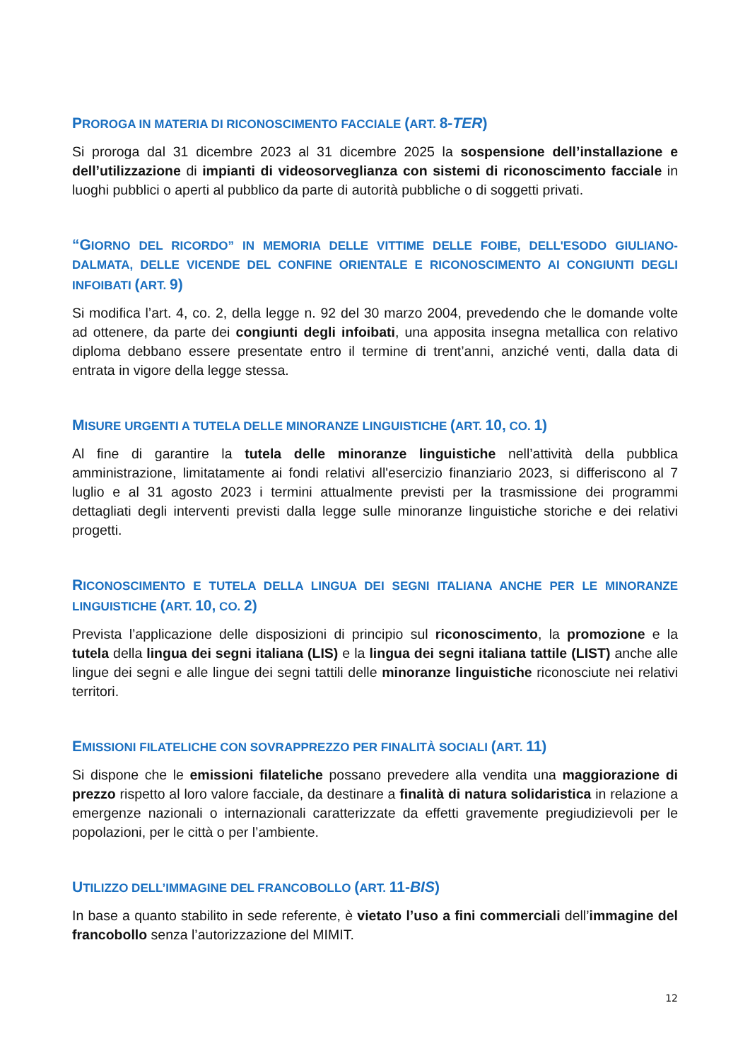PROROGA IN MATERIA DI RICONOSCIMENTO FACCIALE (ART. 8-TER)
Si proroga dal 31 dicembre 2023 al 31 dicembre 2025 la sospensione dell’installazione e dell’utilizzazione di impianti di videosorveglianza con sistemi di riconoscimento facciale in luoghi pubblici o aperti al pubblico da parte di autorità pubbliche o di soggetti privati.
“GIORNO DEL RICORDO” IN MEMORIA DELLE VITTIME DELLE FOIBE, DELL'ESODO GIULIANO-DALMATA, DELLE VICENDE DEL CONFINE ORIENTALE E RICONOSCIMENTO AI CONGIUNTI DEGLI INFOIBATI (ART. 9)
Si modifica l’art. 4, co. 2, della legge n. 92 del 30 marzo 2004, prevedendo che le domande volte ad ottenere, da parte dei congiunti degli infoibati, una apposita insegna metallica con relativo diploma debbano essere presentate entro il termine di trent’anni, anziché venti, dalla data di entrata in vigore della legge stessa.
MISURE URGENTI A TUTELA DELLE MINORANZE LINGUISTICHE (ART. 10, CO. 1)
Al fine di garantire la tutela delle minoranze linguistiche nell’attività della pubblica amministrazione, limitatamente ai fondi relativi all'esercizio finanziario 2023, si differiscono al 7 luglio e al 31 agosto 2023 i termini attualmente previsti per la trasmissione dei programmi dettagliati degli interventi previsti dalla legge sulle minoranze linguistiche storiche e dei relativi progetti.
RICONOSCIMENTO E TUTELA DELLA LINGUA DEI SEGNI ITALIANA ANCHE PER LE MINORANZE LINGUISTICHE (ART. 10, CO. 2)
Prevista l’applicazione delle disposizioni di principio sul riconoscimento, la promozione e la tutela della lingua dei segni italiana (LIS) e la lingua dei segni italiana tattile (LIST) anche alle lingue dei segni e alle lingue dei segni tattili delle minoranze linguistiche riconosciute nei relativi territori.
EMISSIONI FILATELICHE CON SOVRAPPREZZO PER FINALITÀ SOCIALI (ART. 11)
Si dispone che le emissioni filateliche possano prevedere alla vendita una maggiorazione di prezzo rispetto al loro valore facciale, da destinare a finalità di natura solidaristica in relazione a emergenze nazionali o internazionali caratterizzate da effetti gravemente pregiudizievoli per le popolazioni, per le città o per l’ambiente.
UTILIZZO DELL’IMMAGINE DEL FRANCOBOLLO (ART. 11-BIS)
In base a quanto stabilito in sede referente, è vietato l’uso a fini commerciali dell’immagine del francobollo senza l’autorizzazione del MIMIT.
12